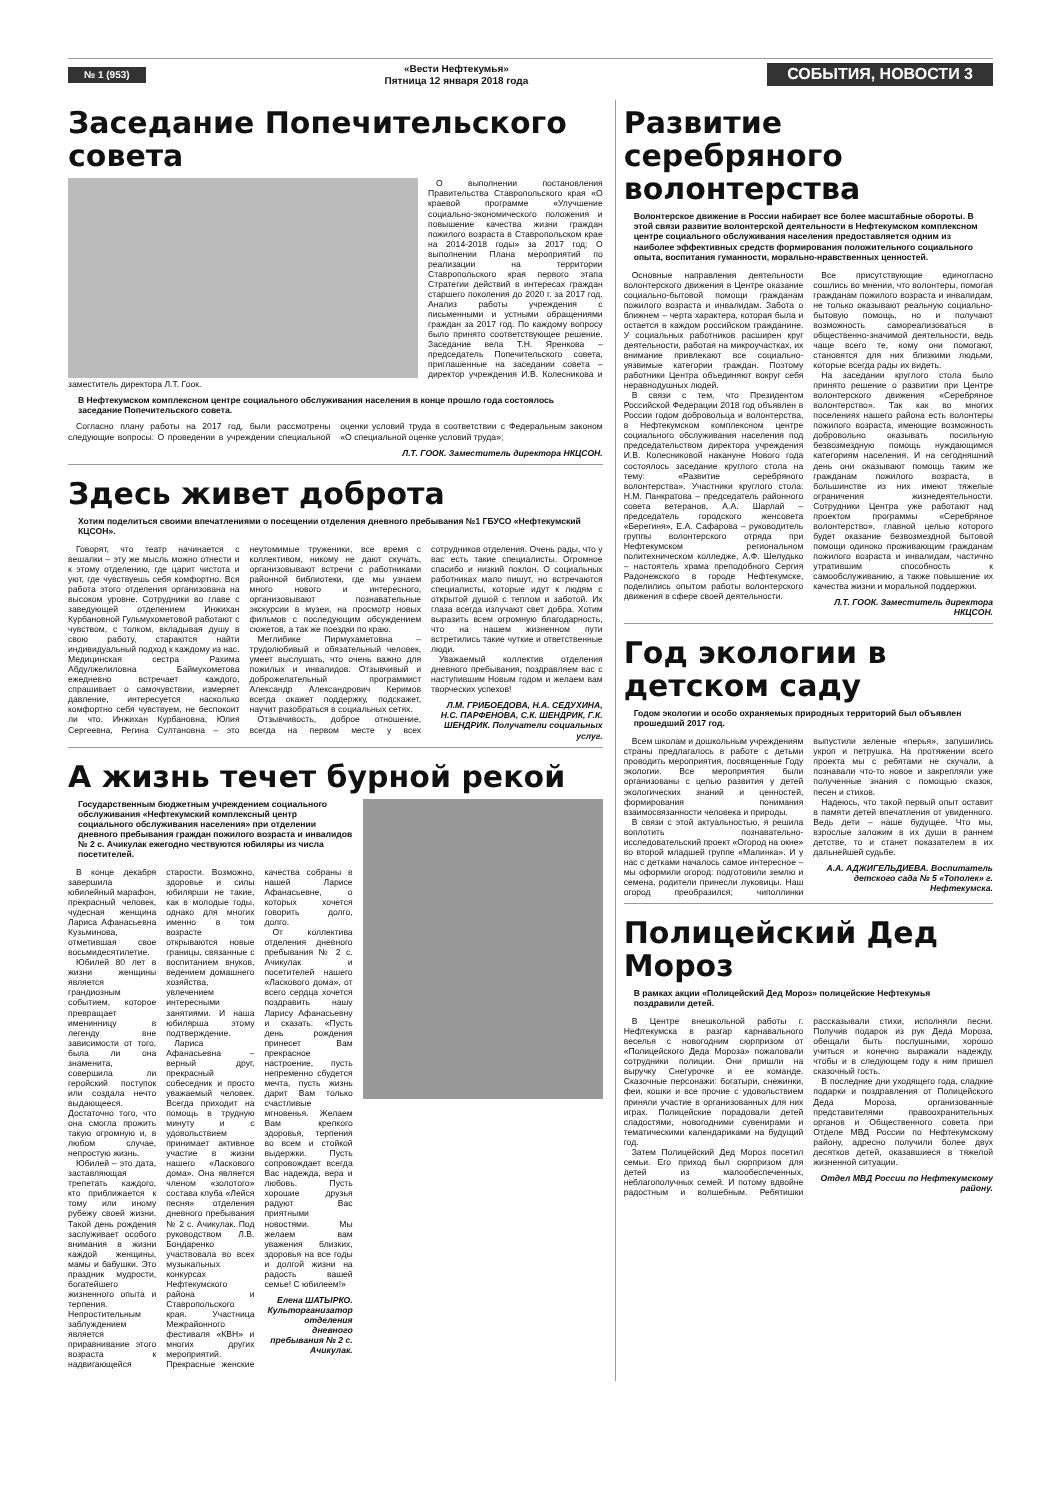№ 1 (953)
«Вести Нефтекумья»
Пятница 12 января 2018 года
СОБЫТИЯ, НОВОСТИ 3
Заседание Попечительского совета
О выполнении постановления Правительства Ставропольского края «О краевой программе «Улучшение социально-экономического положения и повышение качества жизни граждан пожилого возраста в Ставропольском крае на 2014-2018 годы» за 2017 год; О выполнении Плана мероприятий по реализации на территории Ставропольского края первого этапа Стратегии действий в интересах граждан старшего поколения до 2020 г. за 2017 год. Анализ работы учреждения с письменными и устными обращениями граждан за 2017 год. По каждому вопросу было принято соответствующее решение. Заседание вела Т.Н. Яренкова – председатель Попечительского совета, приглашенные на заседании совета – директор учреждения И.В. Колесникова и заместитель директора Л.Т. Гоок.
В Нефтекумском комплексном центре социального обслуживания населения в конце прошло года состоялось заседание Попечительского совета.
Согласно плану работы на 2017 год, были рассмотрены следующие вопросы: О проведении в учреждении специальной оценки условий труда в соответствии с Федеральным законом «О специальной оценке условий труда»;
Л.Т. ГООК. Заместитель директора НКЦСОН.
Здесь живет доброта
Хотим поделиться своими впечатлениями о посещении отделения дневного пребывания №1 ГБУСО «Нефтекумский КЦСОН».
Говорят, что театр начинается с вешалки – эту же мысль можно отнести и к этому отделению, где царит чистота и уют, где чувствуешь себя комфортно. Вся работа этого отделения организована на высоком уровне. Сотрудники во главе с заведующей отделением Инжихан Курбановной Гульмухометовой работают с чувством, с толком, вкладывая душу в свою работу, стараются найти индивидуальный подход к каждому из нас. Медицинская сестра Рахима Абдулжелиловна Баймухометова ежедневно встречает каждого, спрашивает о самочувствии, измеряет давление, интересуется насколько комфортно себя чувствуем, не беспокоит ли что. Инжихан Курбановна, Юлия Сергеевна, Регина Султановна – это неутомимые труженики, все время с коллективом, никому не дают скучать, организовывают встречи с работниками районной библиотеки, где мы узнаем много нового и интересного, организовывают познавательные экскурсии в музеи, на просмотр новых фильмов с последующим обсуждением сюжетов, а так же поездки по краю.
Меглибике Пирмухаметовна – трудолюбивый и обязательный человек, умеет выслушать, что очень важно для пожилых и инвалидов. Отзывчивый и доброжелательный программист Александр Александрович Керимов всегда окажет поддержку, подскажет, научит разобраться в социальных сетях.
Отзывчивость, доброе отношение, всегда на первом месте у всех сотрудников отделения. Очень рады, что у вас есть такие специалисты. Огромное спасибо и низкий поклон. О социальных работниках мало пишут, но встречаются специалисты, которые идут к людям с открытой душой с теплом и заботой. Их глаза всегда излучают свет добра. Хотим выразить всем огромную благодарность, что на нашем жизненном пути встретились такие чуткие и ответственные люди.
Уважаемый коллектив отделения дневного пребывания, поздравляем вас с наступившим Новым годом и желаем вам творческих успехов!
Л.М. ГРИБОЕДОВА, Н.А. СЕДУХИНА, Н.С. ПАРФЕНОВА, С.К. ШЕНДРИК, Г.К. ШЕНДРИК. Получатели социальных услуг.
А жизнь течет бурной рекой
Государственным бюджетным учреждением социального обслуживания «Нефтекумский комплексный центр социального обслуживания населения» при отделении дневного пребывания граждан пожилого возраста и инвалидов № 2 с. Ачикулак ежегодно чествуются юбиляры из числа посетителей.
В конце декабря завершила юбилейный марафон, прекрасный человек, чудесная женщина Лариса Афанасьевна Кузьминова, отметившая свое восьмидесятилетие.
Юбилей 80 лет в жизни женщины является грандиозным событием, которое превращает именинницу в легенду вне зависимости от того, была ли она знаменита, совершила ли геройский поступок или создала нечто выдающееся. Достаточно того, что она смогла прожить такую огромную и, в любом случае, непростую жизнь.
Юбилей – это дата, заставляющая трепетать каждого, кто приближается к тому или иному рубежу своей жизни. Такой день рождения заслуживает особого внимания в жизни каждой женщины, мамы и бабушки. Это праздник мудрости, богатейшего жизненного опыта и терпения. Непростительным заблуждением является приравнивание этого возраста к надвигающейся старости. Возможно, здоровье и силы юбилярши не такие, как в молодые годы, однако для многих именно в том возрасте открываются новые границы, связанные с воспитанием внуков, ведением домашнего хозяйства, увлечением интересными занятиями. И наша юбилярша этому подтверждение.
Лариса Афанасьевна – верный друг, прекрасный собеседник и просто уважаемый человек. Всегда приходит на помощь в трудную минуту и с удовольствием принимает активное участие в жизни нашего «Ласкового дома». Она является членом «золотого» состава клуба «Лейся песня» отделения дневного пребывания № 2 с. Ачикулак. Под руководством Л.В. Бондаренко участвовала во всех музыкальных конкурсах Нефтекумского района и Ставропольского края. Участница Межрайонного фестиваля «КВН» и многих других мероприятий. Прекрасные женские качества собраны в нашей Ларисе Афанасьевне, о которых хочется говорить долго, долго.
От коллектива отделения дневного пребывания № 2 с. Ачикулак и посетителей нашего «Ласкового дома», от всего сердца хочется поздравить нашу Ларису Афанасьевну и сказать: «Пусть день рождения принесет Вам прекрасное настроение, пусть непременно сбудется мечта, пусть жизнь дарит Вам только счастливые мгновенья. Желаем Вам крепкого здоровья, терпения во всем и стойкой выдержки. Пусть сопровождает всегда Вас надежда, вера и любовь. Пусть хорошие друзья радуют Вас приятными новостями. Мы желаем вам уважения близких, здоровья на все годы и долгой жизни на радость вашей семье! С юбилеем!»
Елена ШАТЫРКО. Культорганизатор отделения дневного пребывания № 2 с. Ачикулак.
Развитие серебряного волонтерства
Волонтерское движение в России набирает все более масштабные обороты. В этой связи развитие волонтерской деятельности в Нефтекумском комплексном центре социального обслуживания населения предоставляется одним из наиболее эффективных средств формирования положительного социального опыта, воспитания гуманности, морально-нравственных ценностей.
Основные направления деятельности волонтерского движения в Центре оказание социально-бытовой помощи гражданам пожилого возраста и инвалидам. Забота о ближнем – черта характера, которая была и остается в каждом российском гражданине. У социальных работников расширен круг деятельности, работая на микроучастках, их внимание привлекают все социально-уязвимые категории граждан. Поэтому работники Центра объединяют вокруг себя неравнодушных людей.
В связи с тем, что Президентом Российской Федерации 2018 год объявлен в России годом добровольца и волонтерства, в Нефтекумском комплексном центре социального обслуживания населения под председательством директора учреждения И.В. Колесниковой накануне Нового года состоялось заседание круглого стола на тему: «Развитие серебряного волонтерства». Участники круглого стола: Н.М. Панкратова – председатель районного совета ветеранов, А.А. Шарлай – председатель городского женсовета «Берегиня», Е.А. Сафарова – руководитель группы волонтерского отряда при Нефтекумском региональном политехническом колледже, А.Ф. Шелудько – настоятель храма преподобного Сергия Радонежского в городе Нефтекумске, поделились опытом работы волонтерского движения в сфере своей деятельности.
Все присутствующие единогласно сошлись во мнении, что волонтеры, помогая гражданам пожилого возраста и инвалидам, не только оказывают реальную социально-бытовую помощь, но и получают возможность самореализоваться в общественно-значимой деятельности, ведь чаще всего те, кому они помогают, становятся для них близкими людьми, которые всегда рады их видеть.
На заседании круглого стола было принято решение о развитии при Центре волонтерского движения «Серебряное волонтерство». Так как во многих поселениях нашего района есть волонтеры пожилого возраста, имеющие возможность добровольно оказывать посильную безвозмездную помощь нуждающимся категориям населения. И на сегодняшний день они оказывают помощь таким же гражданам пожилого возраста, в большинстве из них имеют тяжелые ограничения жизнедеятельности. Сотрудники Центра уже работают над проектом программы «Серебряное волонтерство», главной целью которого будет оказание безвозмездной бытовой помощи одиноко проживающим гражданам пожилого возраста и инвалидам, частично утратившим способность к самообслуживанию, а также повышение их качества жизни и моральной поддержки.
Л.Т. ГООК. Заместитель директора НКЦСОН.
Год экологии в детском саду
Годом экологии и особо охраняемых природных территорий был объявлен прошедший 2017 год.
Всем школам и дошкольным учреждениям страны предлагалось в работе с детьми проводить мероприятия, посвященные Году экологии. Все мероприятия были организованы с целью развития у детей экологических знаний и ценностей, формирования понимания взаимосвязанности человека и природы.
В связи с этой актуальностью, я решила воплотить познавательно-исследовательский проект «Огород на окне» во второй младшей группе «Малинка». И у нас с детками началось самое интересное – мы оформили огород: подготовили землю и семена, родители принесли луковицы. Наш огород преобразился; чиполлинки выпустили зеленые «перья», запушились укроп и петрушка. На протяжении всего проекта мы с ребятами не скучали, а познавали что-то новое и закрепляли уже полученные знания с помощью сказок, песен и стихов.
Надеюсь, что такой первый опыт оставит в памяти детей впечатления от увиденного. Ведь дети – наше будущее. Что мы, взрослые заложим в их души в раннем детстве, то и станет показателем в их дальнейшей судьбе.
А.А. АДЖИГЕЛЬДИЕВА. Воспитатель детского сада № 5 «Тополек» г. Нефтекумска.
Полицейский Дед Мороз
В рамках акции «Полицейский Дед Мороз» полицейские Нефтекумья поздравили детей.
В Центре внешкольной работы г. Нефтекумска в разгар карнавального веселья с новогодним сюрпризом от «Полицейского Деда Мороза» пожаловали сотрудники полиции. Они пришли на выручку Снегурочке и ее команде. Сказочные персонажи: богатыри, снежинки, феи, кошки и все прочие с удовольствием приняли участие в организованных для них играх. Полицейские порадовали детей сладостями, новогодними сувенирами и тематическими календариками на будущий год.
Затем Полицейский Дед Мороз посетил семьи. Его приход был сюрпризом для детей из малообеспеченных, неблагополучных семей. И потому вдвойне радостным и волшебным. Ребятишки рассказывали стихи, исполняли песни. Получив подарок из рук Деда Мороза, обещали быть послушными, хорошо учиться и конечно выражали надежду, чтобы и в следующем году к ним пришел сказочный гость.
В последние дни уходящего года, сладкие подарки и поздравления от Полицейского Деда Мороза, организованные представителями правоохранительных органов и Общественного совета при Отделе МВД России по Нефтекумскому району, адресно получили более двух десятков детей, оказавшиеся в тяжелой жизненной ситуации.
Отдел МВД России по Нефтекумскому району.